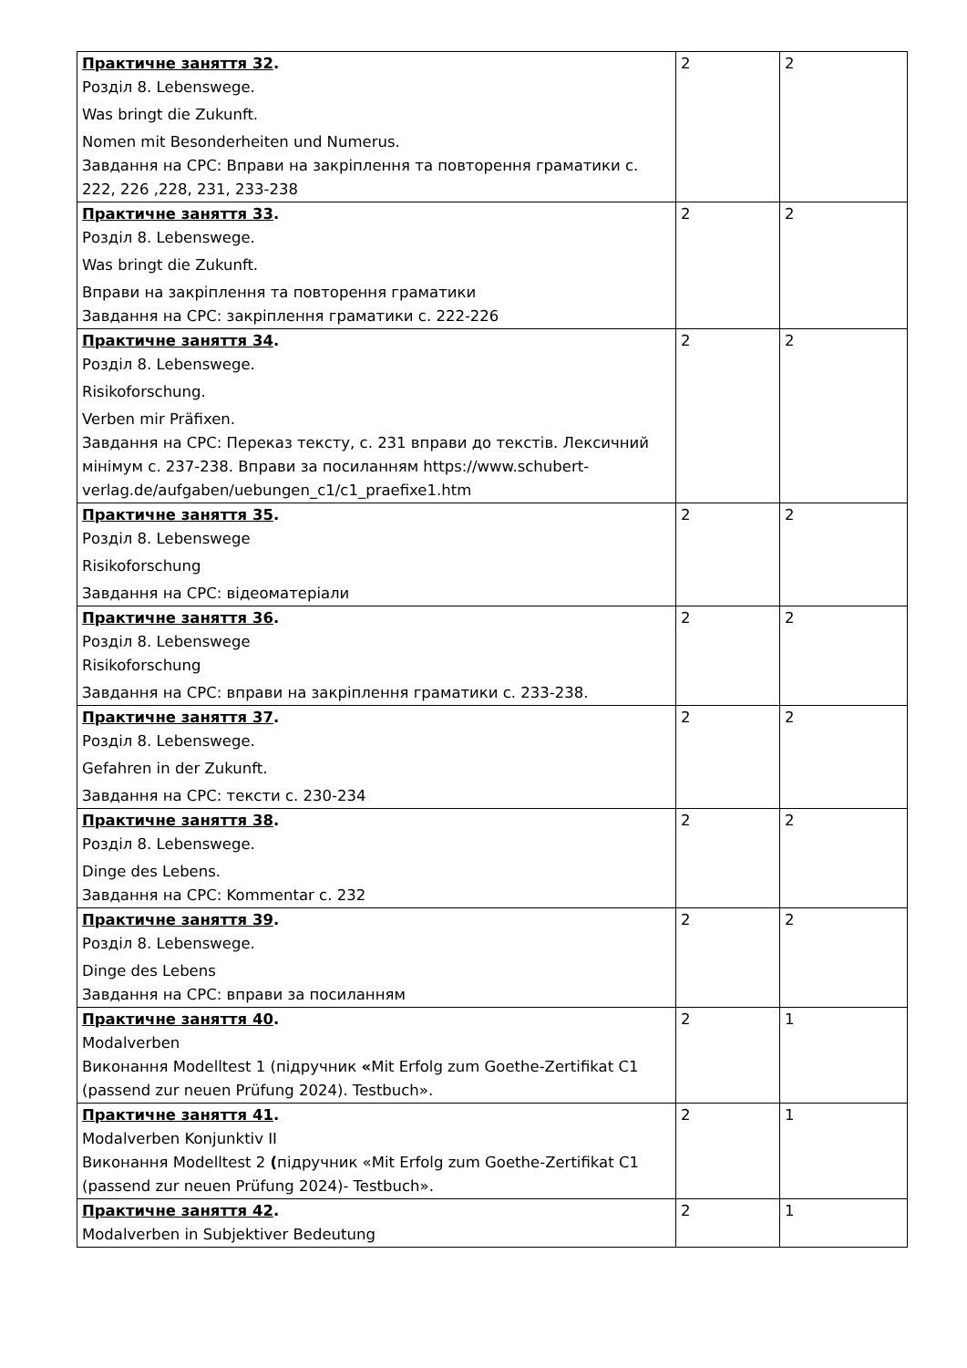| Практичне заняття 32 . Розділ 8. Lebenswege. Was bringt die Zukunft. Nomen mit Besonderheiten und Numerus. Завдання на СРС: Вправи на закріплення та повторення граматики с. 222, 226 ,228, 231, 233-238 | 2 | 2 |
| Практичне заняття 33 . Розділ 8. Lebenswege. Was bringt die Zukunft. Вправи на закріплення та повторення граматики Завдання на СРС: закріплення граматики с. 222-226 | 2 | 2 |
| Практичне заняття 34 . Розділ 8. Lebenswege. Risikoforschung. Verben mir Präfixen. Завдання на СРС: Переказ тексту, с. 231 вправи до текстів. Лексичний мінімум с. 237-238. Вправи за посиланням https://www.schubert- verlag.de/aufgaben/uebungen_c1/c1_praefixe1.htm | 2 | 2 |
| Практичне заняття 35 . Розділ 8. Lebenswege Risikoforschung Завдання на СРС: відеоматеріали | 2 | 2 |
| Практичне заняття 36 . Розділ 8. Lebenswege Risikoforschung Завдання на СРС: вправи на закріплення граматики с. 233-238. | 2 | 2 |
| Практичне заняття 37 . Розділ 8. Lebenswege. Gefahren in der Zukunft. Завдання на СРС: тексти с. 230-234 | 2 | 2 |
| Практичне заняття 38 . Розділ 8. Lebenswege. Dinge des Lebens. Завдання на СРС: Kommentar с. 232 | 2 | 2 |
| Практичне заняття 39 . Розділ 8. Lebenswege. Dinge des Lebens Завдання на СРС: вправи за посиланням | 2 | 2 |
| Практичне заняття 40 . Modalverben Виконання Modelltest 1 (підручник « Mit Erfolg zum Goethe-Zertifikat C1 (passend zur neuen Prüfung 2024). Testbuch». | 2 | 1 |
| Практичне заняття 41 . Modalverben Konjunktiv II Виконання Modelltest 2 ( підручник «Mit Erfolg zum Goethe-Zertifikat C1 (passend zur neuen Prüfung 2024)- Testbuch». | 2 | 1 |
| Практичне заняття 42 . Modalverben in Subjektiver Bedeutung | 2 | 1 |